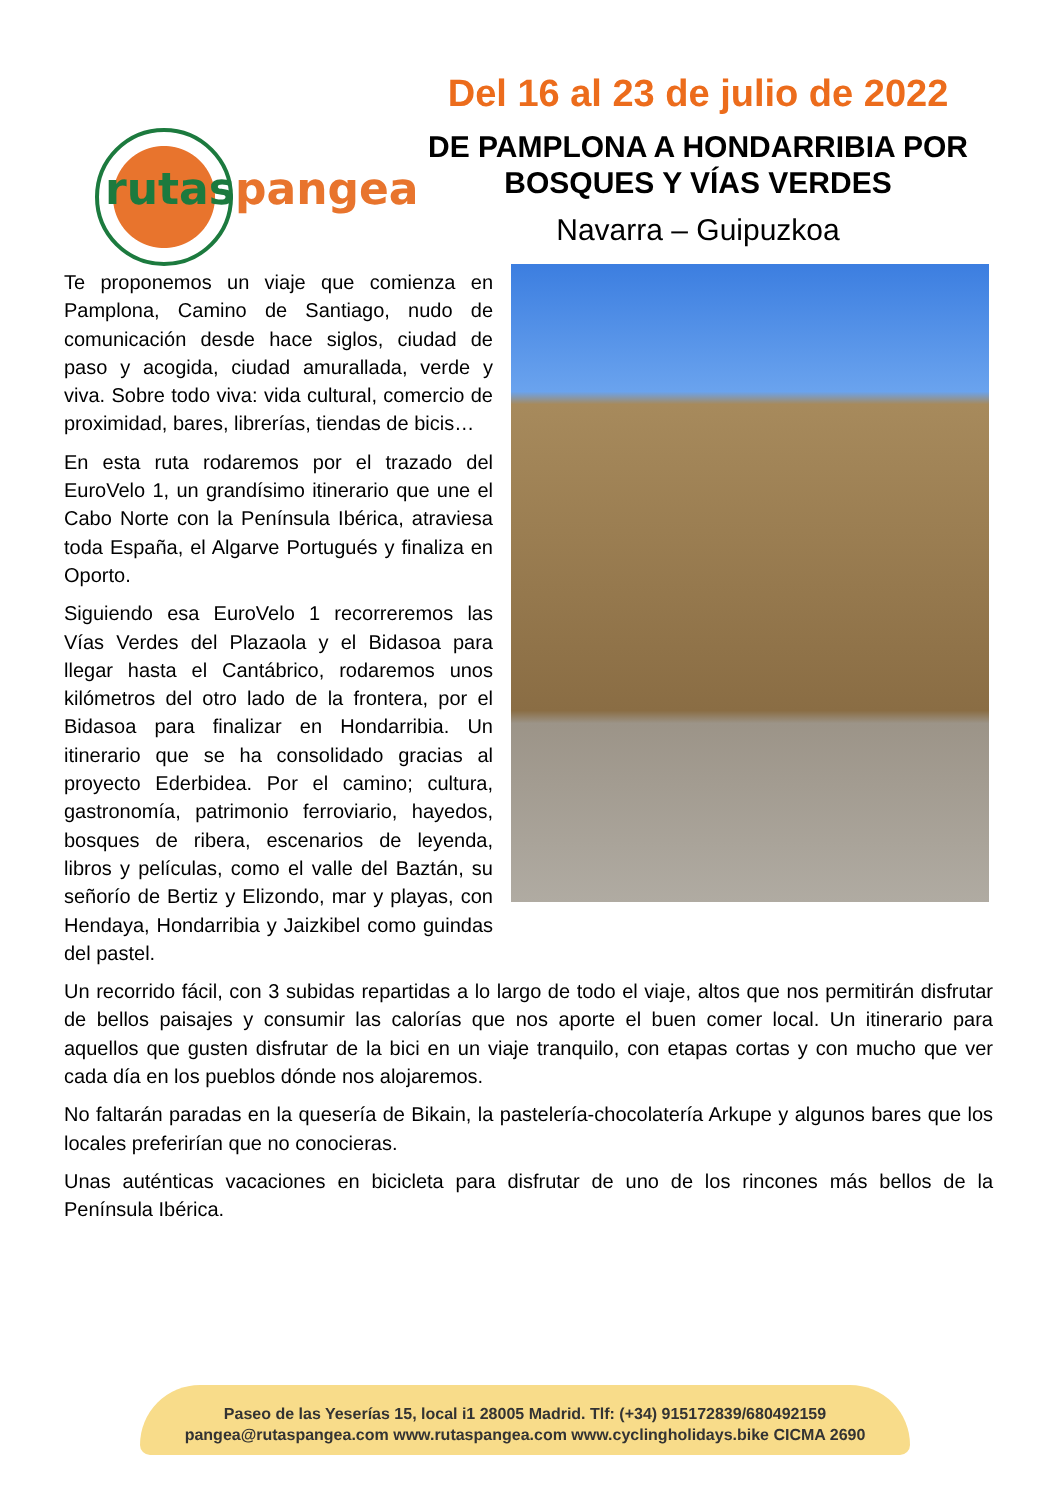rutaspangea
Del 16 al 23 de julio de 2022
DE PAMPLONA A HONDARRIBIA POR
BOSQUES Y VÍAS VERDES
Navarra – Guipuzkoa
Te proponemos un viaje que comienza en Pamplona, Camino de Santiago, nudo de comunicación desde hace siglos, ciudad de paso y acogida, ciudad amurallada, verde y viva. Sobre todo viva: vida cultural, comercio de proximidad, bares, librerías, tiendas de bicis…
En esta ruta rodaremos por el trazado del EuroVelo 1, un grandísimo itinerario que une el Cabo Norte con la Península Ibérica, atraviesa toda España, el Algarve Portugués y finaliza en Oporto.
Siguiendo esa EuroVelo 1 recorreremos las Vías Verdes del Plazaola y el Bidasoa para llegar hasta el Cantábrico, rodaremos unos kilómetros del otro lado de la frontera, por el Bidasoa para finalizar en Hondarribia. Un itinerario que se ha consolidado gracias al proyecto Ederbidea. Por el camino; cultura, gastronomía, patrimonio ferroviario, hayedos, bosques de ribera, escenarios de leyenda, libros y películas, como el valle del Baztán, su señorío de Bertiz y Elizondo, mar y playas, con Hendaya, Hondarribia y Jaizkibel como guindas del pastel.
Un recorrido fácil, con 3 subidas repartidas a lo largo de todo el viaje, altos que nos permitirán disfrutar de bellos paisajes y consumir las calorías que nos aporte el buen comer local. Un itinerario para aquellos que gusten disfrutar de la bici en un viaje tranquilo, con etapas cortas y con mucho que ver cada día en los pueblos dónde nos alojaremos.
No faltarán paradas en la quesería de Bikain, la pastelería-chocolatería Arkupe y algunos bares que los locales preferirían que no conocieras.
Unas auténticas vacaciones en bicicleta para disfrutar de uno de los rincones más bellos de la Península Ibérica.
Paseo de las Yeserías 15, local i1 28005 Madrid. Tlf: (+34) 915172839/680492159
pangea@rutaspangea.com www.rutaspangea.com www.cyclingholidays.bike CICMA 2690